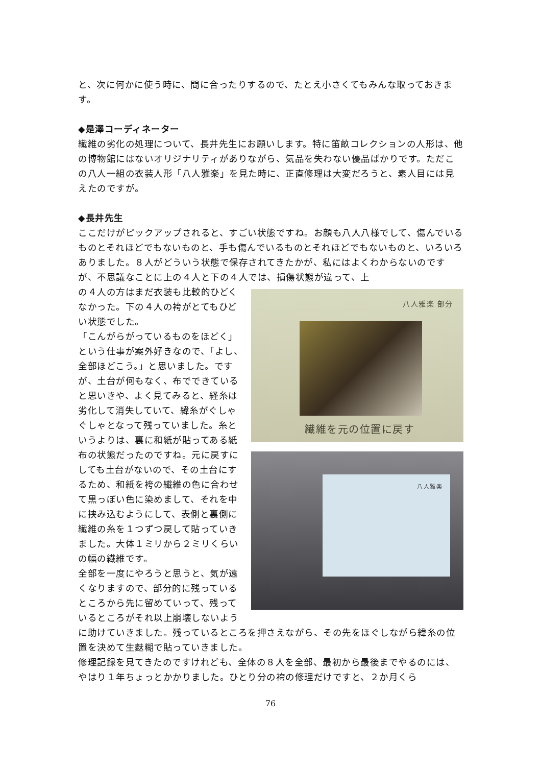と、次に何かに使う時に、間に合ったりするので、たとえ小さくてもみんな取っておきます。
◆是澤コーディネーター
繊維の劣化の処理について、長井先生にお願いします。特に笛畝コレクションの人形は、他の博物館にはないオリジナリティがありながら、気品を失わない優品ばかりです。ただこの八人一組の衣装人形「八人雅楽」を見た時に、正直修理は大変だろうと、素人目には見えたのですが。
◆長井先生
ここだけがピックアップされると、すごい状態ですね。お顔も八人八様でして、傷んでいるものとそれほどでもないものと、手も傷んでいるものとそれほどでもないものと、いろいろありました。８人がどういう状態で保存されてきたかが、私にはよくわからないのですが、不思議なことに上の４人と下の４人では、損傷状態が違って、上
八人雅楽 部分
繊維を元の位置に戻す
八人雅楽
の４人の方はまだ衣装も比較的ひどくなかった。下の４人の袴がとてもひどい状態でした。
「こんがらがっているものをほどく」という仕事が案外好きなので、「よし、全部ほどこう。」と思いました。ですが、土台が何もなく、布でできていると思いきや、よく見てみると、経糸は劣化して消失していて、緯糸がぐしゃぐしゃとなって残っていました。糸というよりは、裏に和紙が貼ってある紙布の状態だったのですね。元に戻すにしても土台がないので、その土台にするため、和紙を袴の繊維の色に合わせて黒っぽい色に染めまして、それを中に挟み込むようにして、表側と裏側に繊維の糸を１つずつ戻して貼っていきました。大体１ミリから２ミリくらいの幅の繊維です。
全部を一度にやろうと思うと、気が遠くなりますので、部分的に残っているところから先に留めていって、残っているところがそれ以上崩壊しないように助けていきました。残っているところを押さえながら、その先をほぐしながら緯糸の位置を決めて生麩糊で貼っていきました。
修理記録を見てきたのですけれども、全体の８人を全部、最初から最後までやるのには、やはり１年ちょっとかかりました。ひとり分の袴の修理だけですと、２か月くら
76